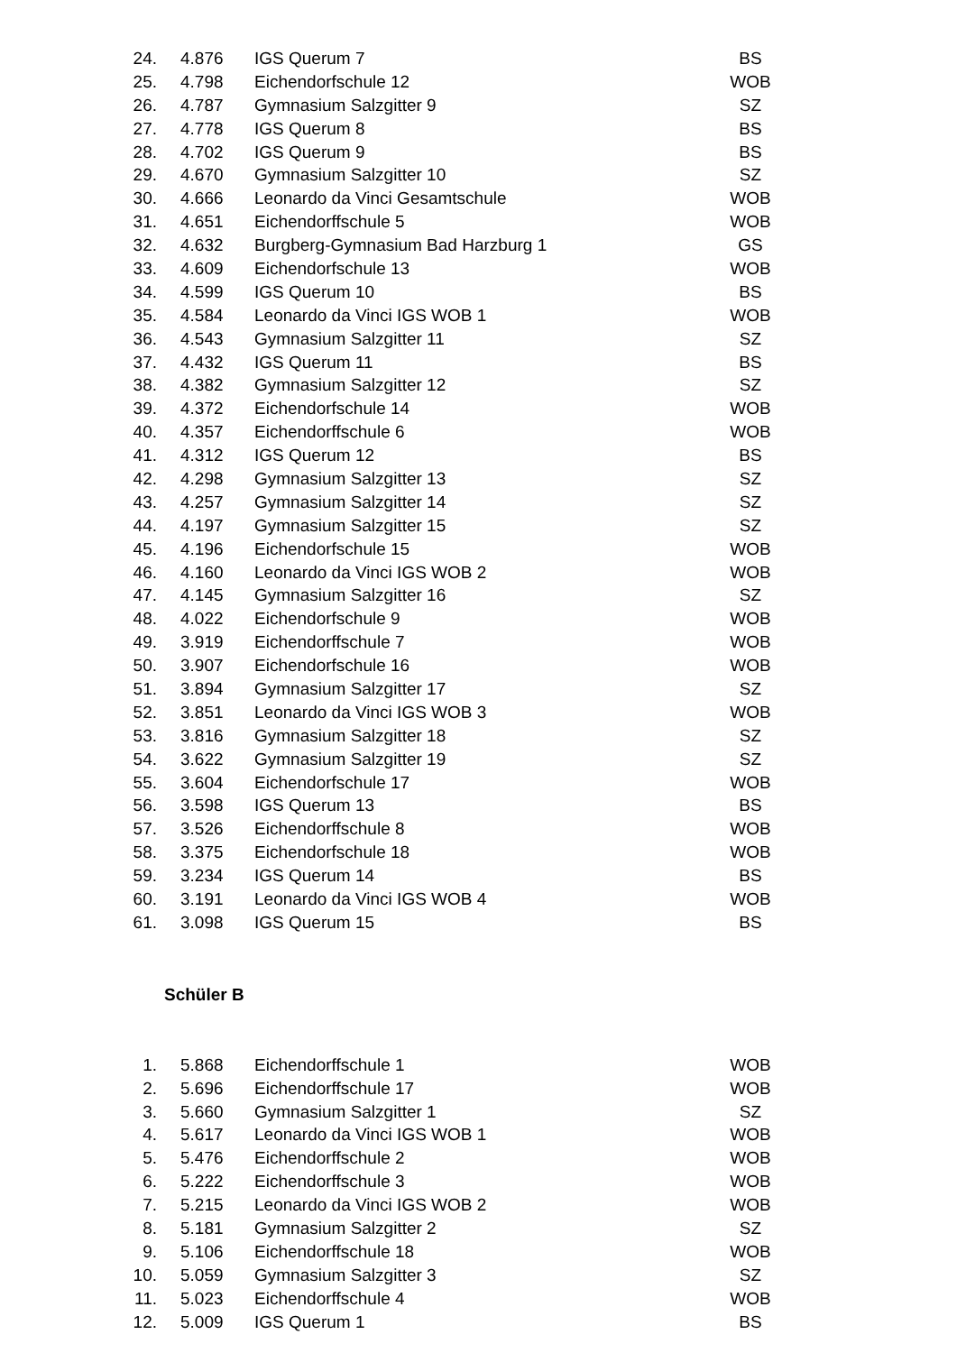| 24. | 4.876 | IGS Querum 7 | BS |
| 25. | 4.798 | Eichendorfschule 12 | WOB |
| 26. | 4.787 | Gymnasium Salzgitter 9 | SZ |
| 27. | 4.778 | IGS Querum 8 | BS |
| 28. | 4.702 | IGS Querum 9 | BS |
| 29. | 4.670 | Gymnasium Salzgitter 10 | SZ |
| 30. | 4.666 | Leonardo da Vinci Gesamtschule | WOB |
| 31. | 4.651 | Eichendorffschule 5 | WOB |
| 32. | 4.632 | Burgberg-Gymnasium Bad Harzburg 1 | GS |
| 33. | 4.609 | Eichendorfschule 13 | WOB |
| 34. | 4.599 | IGS Querum 10 | BS |
| 35. | 4.584 | Leonardo da Vinci IGS WOB 1 | WOB |
| 36. | 4.543 | Gymnasium Salzgitter 11 | SZ |
| 37. | 4.432 | IGS Querum 11 | BS |
| 38. | 4.382 | Gymnasium Salzgitter 12 | SZ |
| 39. | 4.372 | Eichendorfschule 14 | WOB |
| 40. | 4.357 | Eichendorffschule 6 | WOB |
| 41. | 4.312 | IGS Querum 12 | BS |
| 42. | 4.298 | Gymnasium Salzgitter 13 | SZ |
| 43. | 4.257 | Gymnasium Salzgitter 14 | SZ |
| 44. | 4.197 | Gymnasium Salzgitter 15 | SZ |
| 45. | 4.196 | Eichendorfschule 15 | WOB |
| 46. | 4.160 | Leonardo da Vinci IGS WOB 2 | WOB |
| 47. | 4.145 | Gymnasium Salzgitter 16 | SZ |
| 48. | 4.022 | Eichendorfschule 9 | WOB |
| 49. | 3.919 | Eichendorffschule 7 | WOB |
| 50. | 3.907 | Eichendorfschule 16 | WOB |
| 51. | 3.894 | Gymnasium Salzgitter 17 | SZ |
| 52. | 3.851 | Leonardo da Vinci IGS WOB 3 | WOB |
| 53. | 3.816 | Gymnasium Salzgitter 18 | SZ |
| 54. | 3.622 | Gymnasium Salzgitter 19 | SZ |
| 55. | 3.604 | Eichendorfschule 17 | WOB |
| 56. | 3.598 | IGS Querum 13 | BS |
| 57. | 3.526 | Eichendorffschule 8 | WOB |
| 58. | 3.375 | Eichendorfschule 18 | WOB |
| 59. | 3.234 | IGS Querum 14 | BS |
| 60. | 3.191 | Leonardo da Vinci IGS WOB 4 | WOB |
| 61. | 3.098 | IGS Querum 15 | BS |
Schüler B
| 1. | 5.868 | Eichendorffschule 1 | WOB |
| 2. | 5.696 | Eichendorffschule 17 | WOB |
| 3. | 5.660 | Gymnasium Salzgitter 1 | SZ |
| 4. | 5.617 | Leonardo da Vinci IGS WOB 1 | WOB |
| 5. | 5.476 | Eichendorffschule 2 | WOB |
| 6. | 5.222 | Eichendorffschule 3 | WOB |
| 7. | 5.215 | Leonardo da Vinci IGS WOB 2 | WOB |
| 8. | 5.181 | Gymnasium Salzgitter 2 | SZ |
| 9. | 5.106 | Eichendorffschule 18 | WOB |
| 10. | 5.059 | Gymnasium Salzgitter 3 | SZ |
| 11. | 5.023 | Eichendorffschule 4 | WOB |
| 12. | 5.009 | IGS Querum 1 | BS |